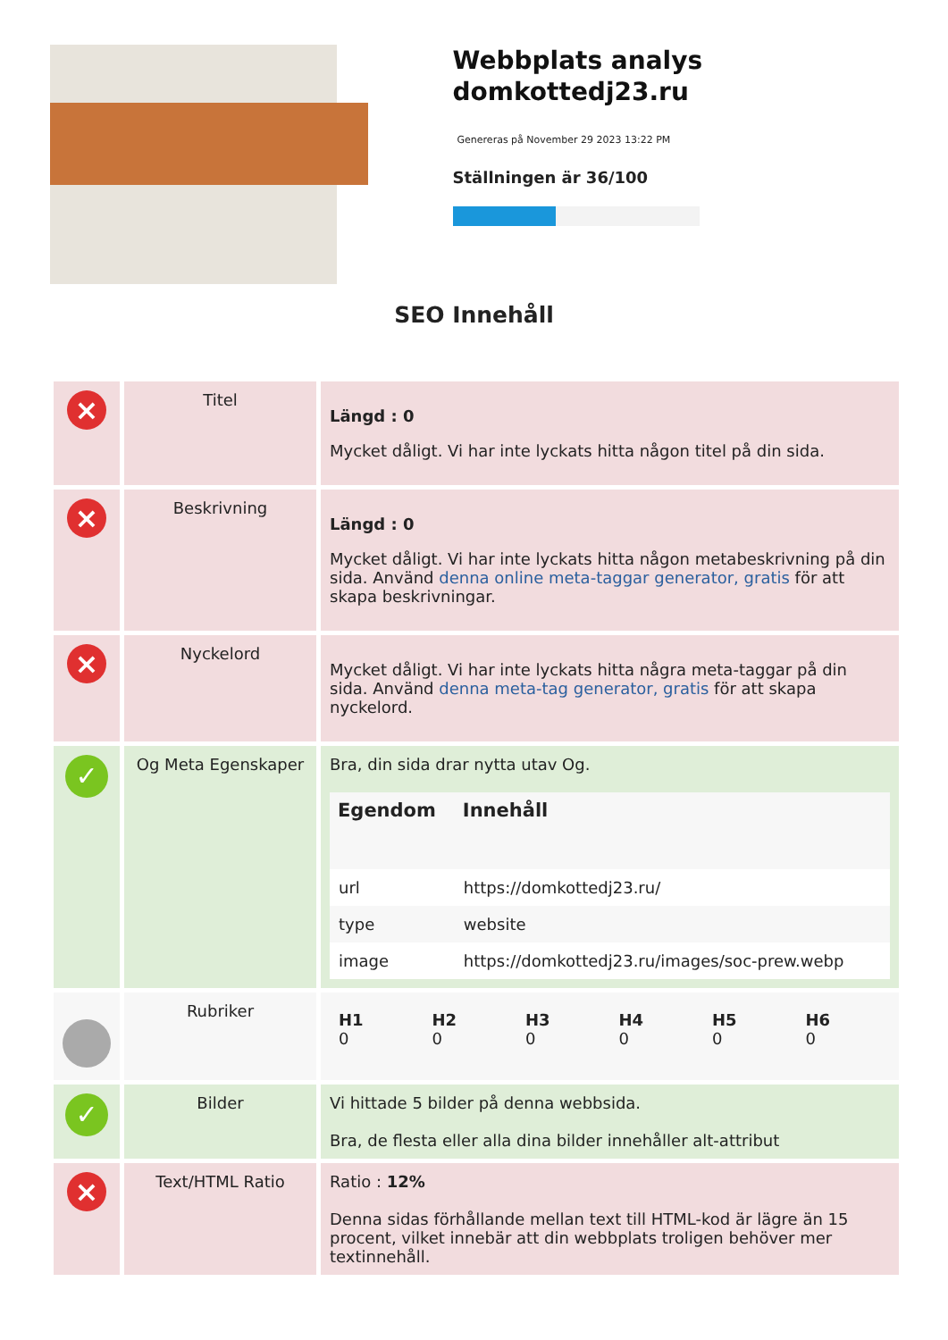Webbplats analys domkottedj23.ru
Genereras på November 29 2023 13:22 PM
Ställningen är 36/100
SEO Innehåll
| × | Titel | Längd : 0 Mycket dåligt. Vi har inte lyckats hitta någon titel på din sida. |
| × | Beskrivning | Längd : 0 Mycket dåligt. Vi har inte lyckats hitta någon metabeskrivning på din sida. Använd denna online meta-taggar generator, gratis för att skapa beskrivningar. |
| × | Nyckelord | Mycket dåligt. Vi har inte lyckats hitta några meta-taggar på din sida. Använd denna meta-tag generator, gratis för att skapa nyckelord. |
| ✓ | Og Meta Egenskaper | Bra, din sida drar nytta utav Og. / Egendom / Innehåll / / --- / --- / / url / https://domkottedj23.ru/ / / type / website / / image / https://domkottedj23.ru/images/soc-prew.webp / |
| | Rubriker | / H1 0 / H2 0 / H3 0 / H4 0 / H5 0 / H6 0 / |
| ✓ | Bilder | Vi hittade 5 bilder på denna webbsida. Bra, de flesta eller alla dina bilder innehåller alt-attribut |
| × | Text/HTML Ratio | Ratio : 12% Denna sidas förhållande mellan text till HTML-kod är lägre än 15 procent, vilket innebär att din webbplats troligen behöver mer textinnehåll. |